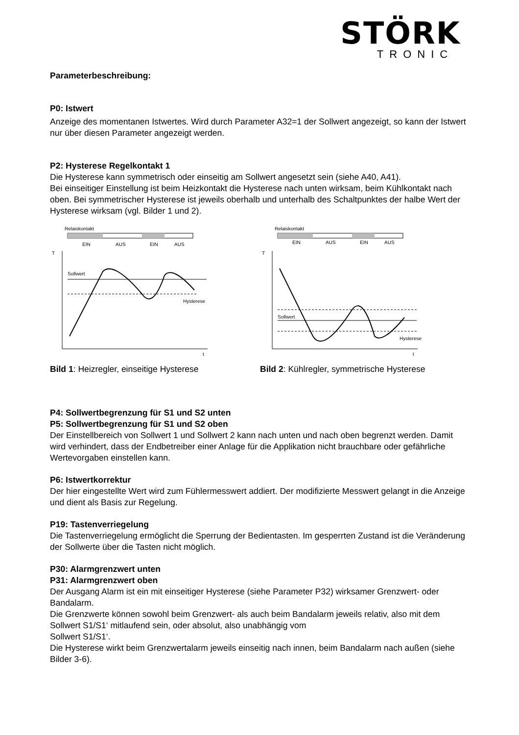STÖRK
TRONIC
Parameterbeschreibung:
P0: Istwert
Anzeige des momentanen Istwertes. Wird durch Parameter A32=1 der Sollwert angezeigt, so kann der Istwert nur über diesen Parameter angezeigt werden.
P2: Hysterese Regelkontakt 1
Die Hysterese kann symmetrisch oder einseitig am Sollwert angesetzt sein (siehe A40, A41).
Bei einseitiger Einstellung ist beim Heizkontakt die Hysterese nach unten wirksam, beim Kühlkontakt nach oben. Bei symmetrischer Hysterese ist jeweils oberhalb und unterhalb des Schaltpunktes der halbe Wert der Hysterese wirksam (vgl. Bilder 1 und 2).
Relaiskontakt
EIN
AUS
EIN
AUS
T
t
Sollwert
Hysterese
Bild 1: Heizregler, einseitige Hysterese
Relaiskontakt
EIN
AUS
EIN
AUS
T
t
Sollwert
Hysterese
Bild 2: Kühlregler, symmetrische Hysterese
P4: Sollwertbegrenzung für S1 und S2 unten
P5: Sollwertbegrenzung für S1 und S2 oben
Der Einstellbereich von Sollwert 1 und Sollwert 2 kann nach unten und nach oben begrenzt werden. Damit wird verhindert, dass der Endbetreiber einer Anlage für die Applikation nicht brauchbare oder gefährliche Wertevorgaben einstellen kann.
P6: Istwertkorrektur
Der hier eingestellte Wert wird zum Fühlermesswert addiert. Der modifizierte Messwert gelangt in die Anzeige und dient als Basis zur Regelung.
P19: Tastenverriegelung
Die Tastenverriegelung ermöglicht die Sperrung der Bedientasten. Im gesperrten Zustand ist die Veränderung der Sollwerte über die Tasten nicht möglich.
P30: Alarmgrenzwert unten
P31: Alarmgrenzwert oben
Der Ausgang Alarm ist ein mit einseitiger Hysterese (siehe Parameter P32) wirksamer Grenzwert- oder Bandalarm.
Die Grenzwerte können sowohl beim Grenzwert- als auch beim Bandalarm jeweils relativ, also mit dem Sollwert S1/S1‘ mitlaufend sein, oder absolut, also unabhängig vom
Sollwert S1/S1‘.
Die Hysterese wirkt beim Grenzwertalarm jeweils einseitig nach innen, beim Bandalarm nach außen (siehe Bilder 3-6).